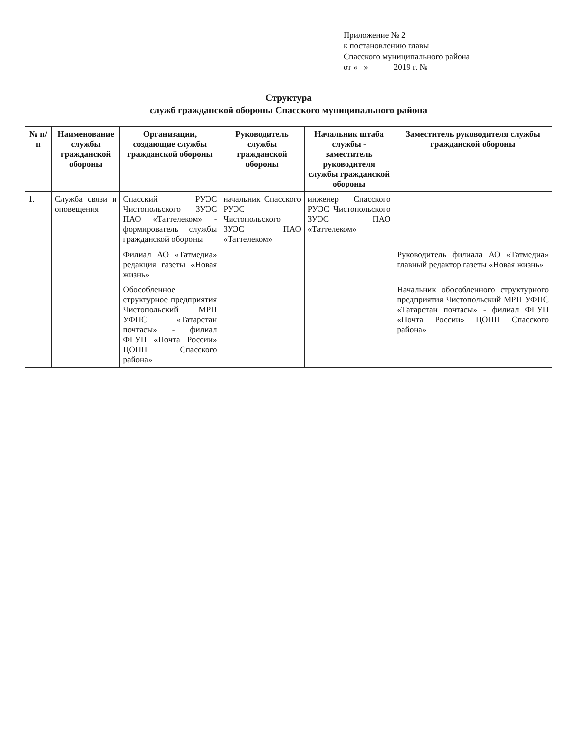Приложение № 2
к постановлению главы
Спасского муниципального района
от « » 2019 г. №
Структура
служб гражданской обороны Спасского муниципального района
| № п/п | Наименование службы гражданской обороны | Организации, создающие службы гражданской обороны | Руководитель службы гражданской обороны | Начальник штаба службы - заместитель руководителя службы гражданской обороны | Заместитель руководителя службы гражданской обороны |
| --- | --- | --- | --- | --- | --- |
| 1. | Служба связи и оповещения | Спасский РУЭС Чистопольского ЗУЭС ПАО «Таттелеком» - формирователь службы гражданской обороны | начальник Спасского РУЭС Чистопольского ЗУЭС ПАО «Таттелеком» | инженер Спасского РУЭС Чистопольского ЗУЭС ПАО «Таттелеком» | |
| | | Филиал АО «Татмедиа» редакция газеты «Новая жизнь» | | | Руководитель филиала АО «Татмедиа» главный редактор газеты «Новая жизнь» |
| | | Обособленное структурное предприятия Чистопольский МРП УФПС «Татарстан почтасы» - филиал ФГУП «Почта России» ЦОПП Спасского района» | | | Начальник обособленного структурного предприятия Чистопольский МРП УФПС «Татарстан почтасы» - филиал ФГУП «Почта России» ЦОПП Спасского района» |